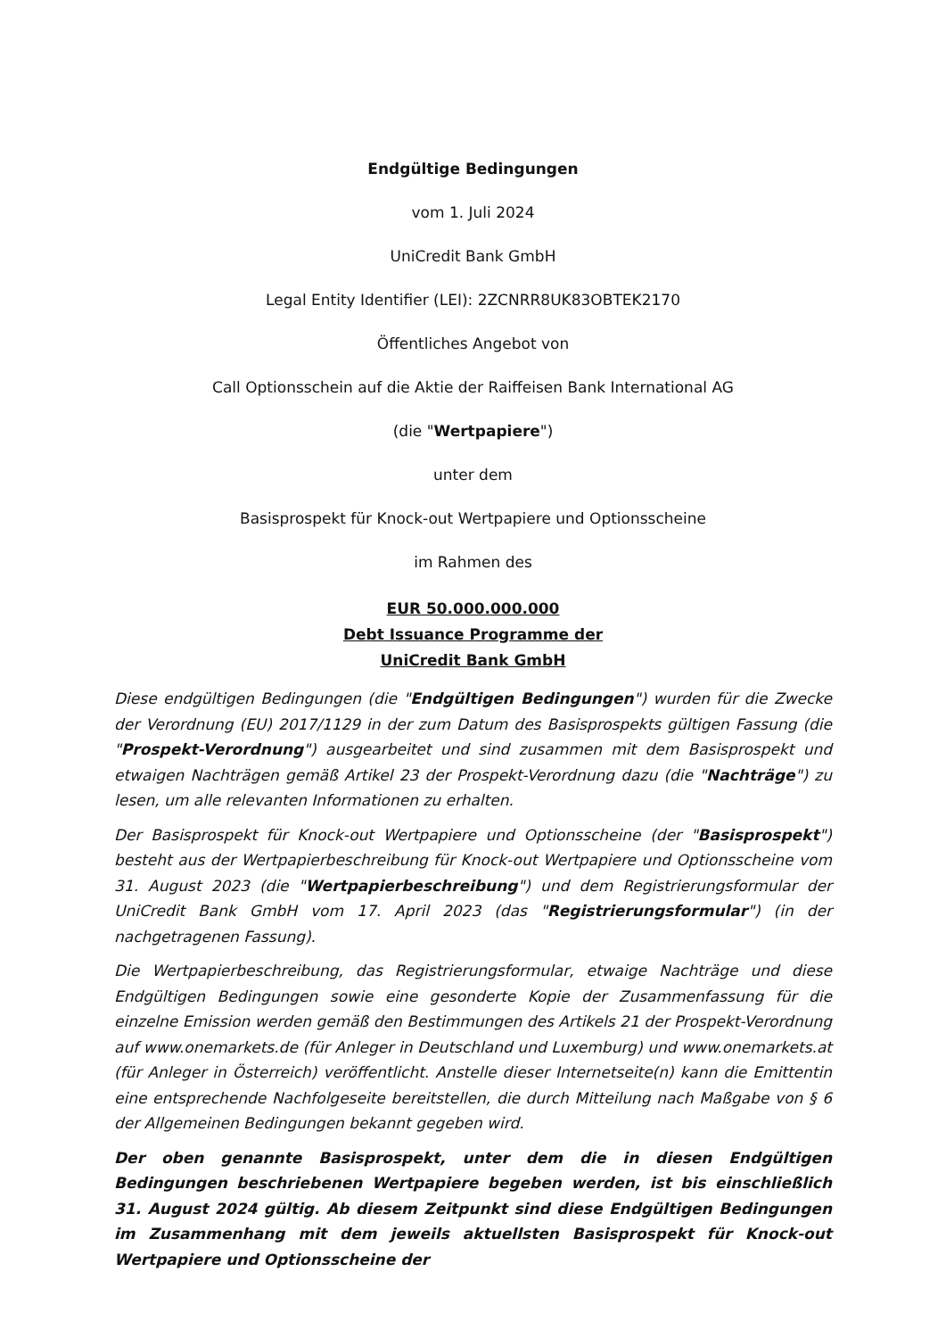Endgültige Bedingungen
vom 1. Juli 2024
UniCredit Bank GmbH
Legal Entity Identifier (LEI): 2ZCNRR8UK83OBTEK2170
Öffentliches Angebot von
Call Optionsschein auf die Aktie der Raiffeisen Bank International AG
(die "Wertpapiere")
unter dem
Basisprospekt für Knock-out Wertpapiere und Optionsscheine
im Rahmen des
EUR 50.000.000.000
Debt Issuance Programme der
UniCredit Bank GmbH
Diese endgültigen Bedingungen (die "Endgültigen Bedingungen") wurden für die Zwecke der Verordnung (EU) 2017/1129 in der zum Datum des Basisprospekts gültigen Fassung (die "Prospekt-Verordnung") ausgearbeitet und sind zusammen mit dem Basisprospekt und etwaigen Nachträgen gemäß Artikel 23 der Prospekt-Verordnung dazu (die "Nachträge") zu lesen, um alle relevanten Informationen zu erhalten.
Der Basisprospekt für Knock-out Wertpapiere und Optionsscheine (der "Basisprospekt") besteht aus der Wertpapierbeschreibung für Knock-out Wertpapiere und Optionsscheine vom 31. August 2023 (die "Wertpapierbeschreibung") und dem Registrierungsformular der UniCredit Bank GmbH vom 17. April 2023 (das "Registrierungsformular") (in der nachgetragenen Fassung).
Die Wertpapierbeschreibung, das Registrierungsformular, etwaige Nachträge und diese Endgültigen Bedingungen sowie eine gesonderte Kopie der Zusammenfassung für die einzelne Emission werden gemäß den Bestimmungen des Artikels 21 der Prospekt-Verordnung auf www.onemarkets.de (für Anleger in Deutschland und Luxemburg) und www.onemarkets.at (für Anleger in Österreich) veröffentlicht. Anstelle dieser Internetseite(n) kann die Emittentin eine entsprechende Nachfolgeseite bereitstellen, die durch Mitteilung nach Maßgabe von § 6 der Allgemeinen Bedingungen bekannt gegeben wird.
Der oben genannte Basisprospekt, unter dem die in diesen Endgültigen Bedingungen beschriebenen Wertpapiere begeben werden, ist bis einschließlich 31. August 2024 gültig. Ab diesem Zeitpunkt sind diese Endgültigen Bedingungen im Zusammenhang mit dem jeweils aktuellsten Basisprospekt für Knock-out Wertpapiere und Optionsscheine der